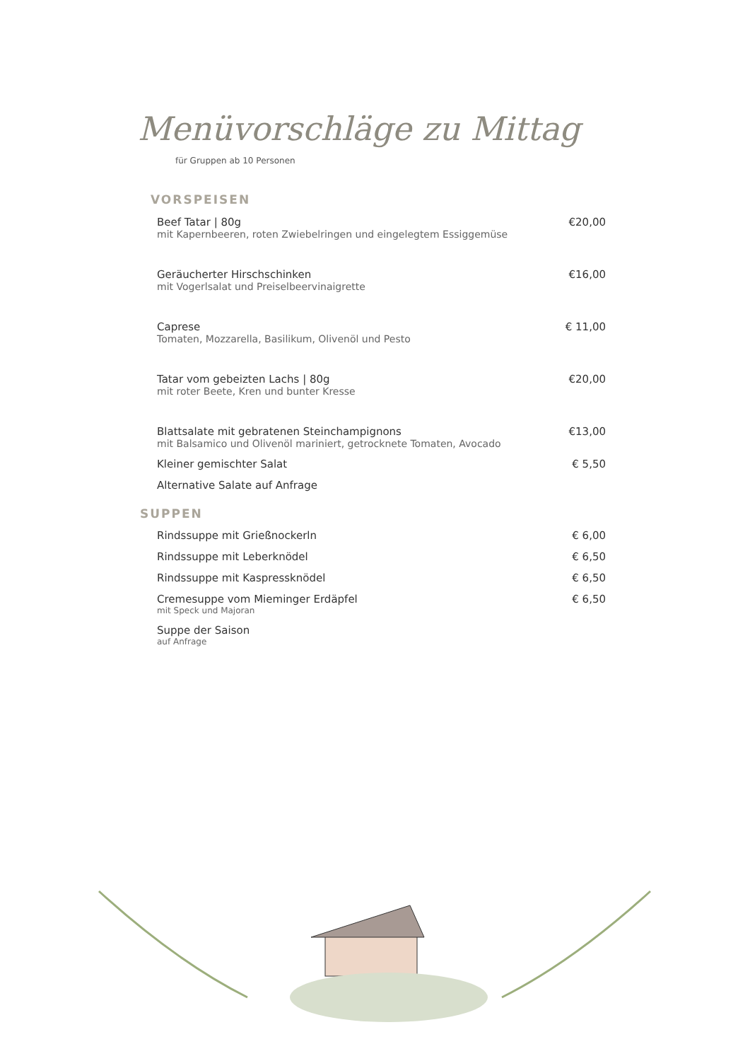Menüvorschläge zu Mittag
für Gruppen ab 10 Personen
VORSPEISEN
Beef Tatar | 80g €20,00
mit Kapernbeeren, roten Zwiebelringen und eingelegtem Essiggemüse
Geräucherter Hirschschinken €16,00
mit Vogerlsalat und Preiselbeervinaigrette
Caprese € 11,00
Tomaten, Mozzarella, Basilikum, Olivenöl und Pesto
Tatar vom gebeizten Lachs | 80g €20,00
mit roter Beete, Kren und bunter Kresse
Blattsalate mit gebratenen Steinchampignons €13,00
mit Balsamico und Olivenöl mariniert, getrocknete Tomaten, Avocado
Kleiner gemischter Salat € 5,50
Alternative Salate auf Anfrage
SUPPEN
Rindssuppe mit Grießnockerln € 6,00
Rindssuppe mit Leberknödel € 6,50
Rindssuppe mit Kaspressknödel € 6,50
Cremesuppe vom Mieminger Erdäpfel € 6,50
mit Speck und Majoran
Suppe der Saison
auf Anfrage